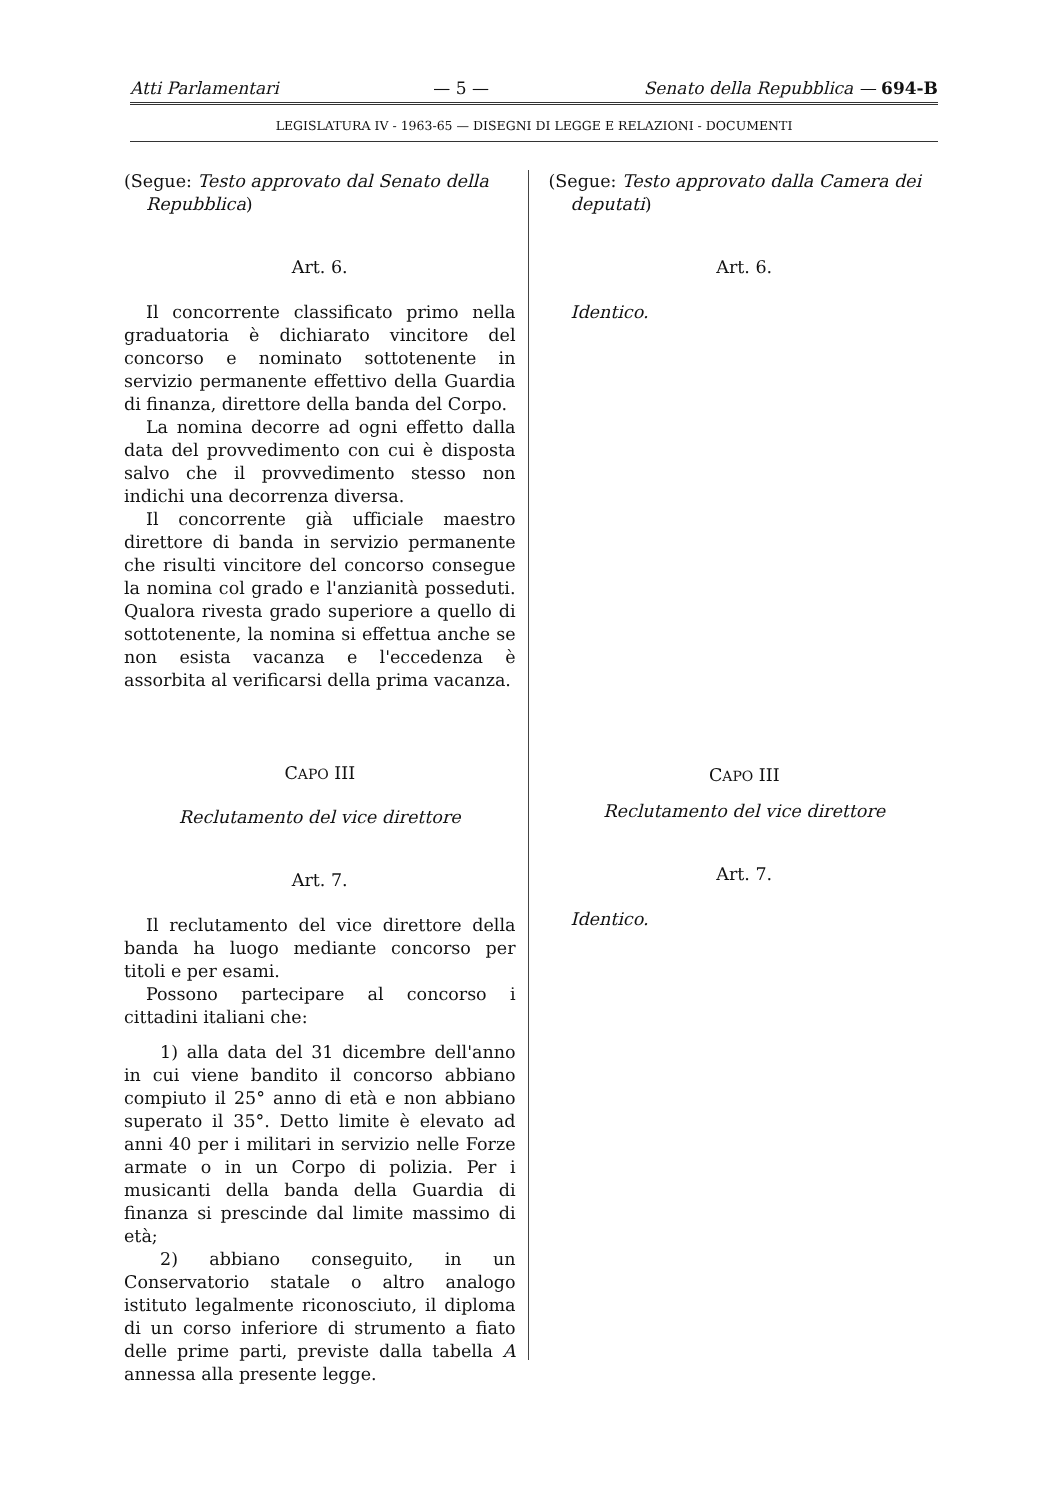Atti Parlamentari — 5 — Senato della Repubblica — 694-B
LEGISLATURA IV - 1963-65 — DISEGNI DI LEGGE E RELAZIONI - DOCUMENTI
(Segue: Testo approvato dal Senato della Repubblica)
Art. 6.
Il concorrente classificato primo nella graduatoria è dichiarato vincitore del concorso e nominato sottotenente in servizio permanente effettivo della Guardia di finanza, direttore della banda del Corpo.
La nomina decorre ad ogni effetto dalla data del provvedimento con cui è disposta salvo che il provvedimento stesso non indichi una decorrenza diversa.
Il concorrente già ufficiale maestro direttore di banda in servizio permanente che risulti vincitore del concorso consegue la nomina col grado e l'anzianità posseduti. Qualora rivesta grado superiore a quello di sottotenente, la nomina si effettua anche se non esista vacanza e l'eccedenza è assorbita al verificarsi della prima vacanza.
CAPO III
Reclutamento del vice direttore
Art. 7.
Il reclutamento del vice direttore della banda ha luogo mediante concorso per titoli e per esami.
Possono partecipare al concorso i cittadini italiani che:
1) alla data del 31 dicembre dell'anno in cui viene bandito il concorso abbiano compiuto il 25° anno di età e non abbiano superato il 35°. Detto limite è elevato ad anni 40 per i militari in servizio nelle Forze armate o in un Corpo di polizia. Per i musicanti della banda della Guardia di finanza si prescinde dal limite massimo di età;
2) abbiano conseguito, in un Conservatorio statale o altro analogo istituto legalmente riconosciuto, il diploma di un corso inferiore di strumento a fiato delle prime parti, previste dalla tabella A annessa alla presente legge.
(Segue: Testo approvato dalla Camera dei deputati)
Art. 6.
Identico.
CAPO III
Reclutamento del vice direttore
Art. 7.
Identico.